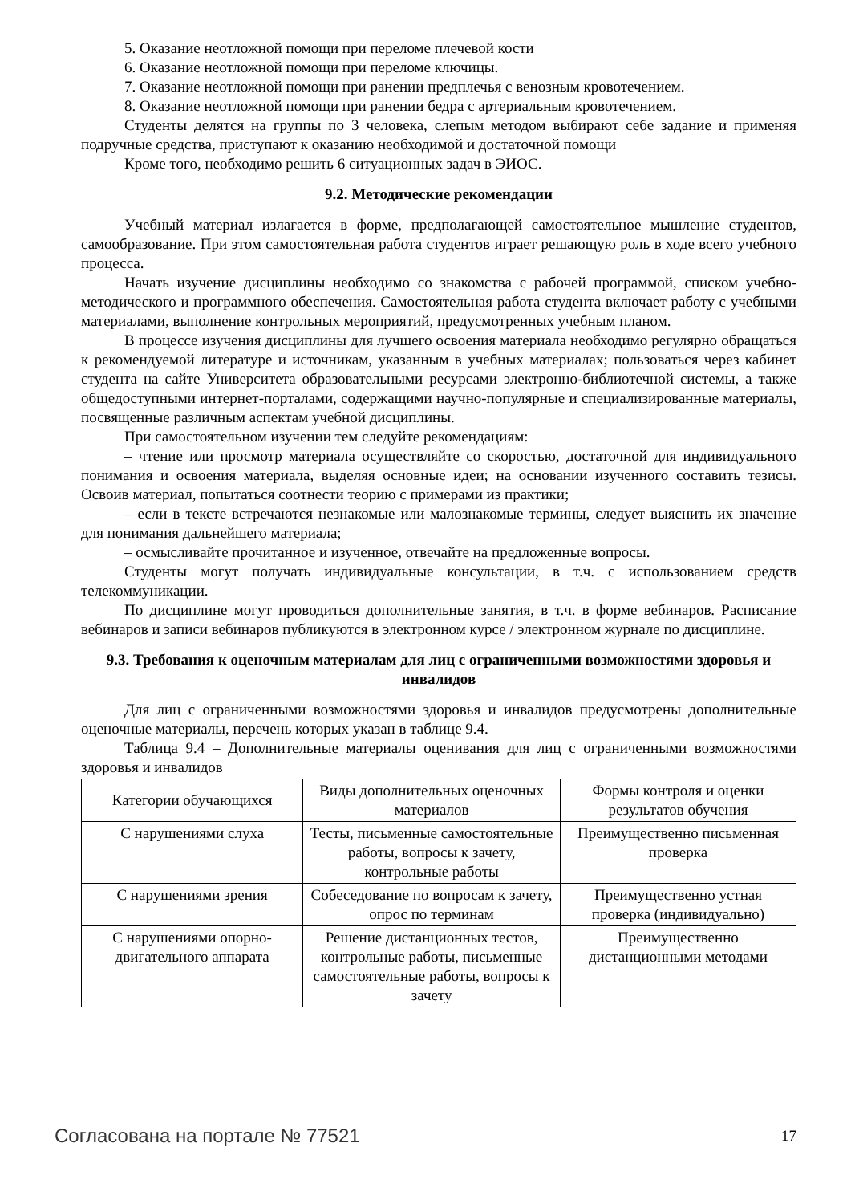5. Оказание неотложной помощи при переломе плечевой кости
6. Оказание неотложной помощи при переломе ключицы.
7. Оказание неотложной помощи при ранении предплечья с венозным кровотечением.
8. Оказание неотложной помощи при ранении бедра с артериальным кровотечением.
Студенты делятся на группы по 3 человека, слепым методом выбирают себе задание и применяя подручные средства, приступают к оказанию необходимой и достаточной помощи
Кроме того, необходимо решить 6 ситуационных задач в ЭИОС.
9.2. Методические рекомендации
Учебный материал излагается в форме, предполагающей самостоятельное мышление студентов, самообразование. При этом самостоятельная работа студентов играет решающую роль в ходе всего учебного процесса.
Начать изучение дисциплины необходимо со знакомства с рабочей программой, списком учебно-методического и программного обеспечения. Самостоятельная работа студента включает работу с учебными материалами, выполнение контрольных мероприятий, предусмотренных учебным планом.
В процессе изучения дисциплины для лучшего освоения материала необходимо регулярно обращаться к рекомендуемой литературе и источникам, указанным в учебных материалах; пользоваться через кабинет студента на сайте Университета образовательными ресурсами электронно-библиотечной системы, а также общедоступными интернет-порталами, содержащими научно-популярные и специализированные материалы, посвященные различным аспектам учебной дисциплины.
При самостоятельном изучении тем следуйте рекомендациям:
– чтение или просмотр материала осуществляйте со скоростью, достаточной для индивидуального понимания и освоения материала, выделяя основные идеи; на основании изученного составить тезисы. Освоив материал, попытаться соотнести теорию с примерами из практики;
– если в тексте встречаются незнакомые или малознакомые термины, следует выяснить их значение для понимания дальнейшего материала;
– осмысливайте прочитанное и изученное, отвечайте на предложенные вопросы.
Студенты могут получать индивидуальные консультации, в т.ч. с использованием средств телекоммуникации.
По дисциплине могут проводиться дополнительные занятия, в т.ч. в форме вебинаров. Расписание вебинаров и записи вебинаров публикуются в электронном курсе / электронном журнале по дисциплине.
9.3. Требования к оценочным материалам для лиц с ограниченными возможностями здоровья и инвалидов
Для лиц с ограниченными возможностями здоровья и инвалидов предусмотрены дополнительные оценочные материалы, перечень которых указан в таблице 9.4.
Таблица 9.4 – Дополнительные материалы оценивания для лиц с ограниченными возможностями здоровья и инвалидов
| Категории обучающихся | Виды дополнительных оценочных материалов | Формы контроля и оценки результатов обучения |
| С нарушениями слуха | Тесты, письменные самостоятельные работы, вопросы к зачету, контрольные работы | Преимущественно письменная проверка |
| С нарушениями зрения | Собеседование по вопросам к зачету, опрос по терминам | Преимущественно устная проверка (индивидуально) |
| С нарушениями опорно-двигательного аппарата | Решение дистанционных тестов, контрольные работы, письменные самостоятельные работы, вопросы к зачету | Преимущественно дистанционными методами |
Согласована на портале № 77521 17